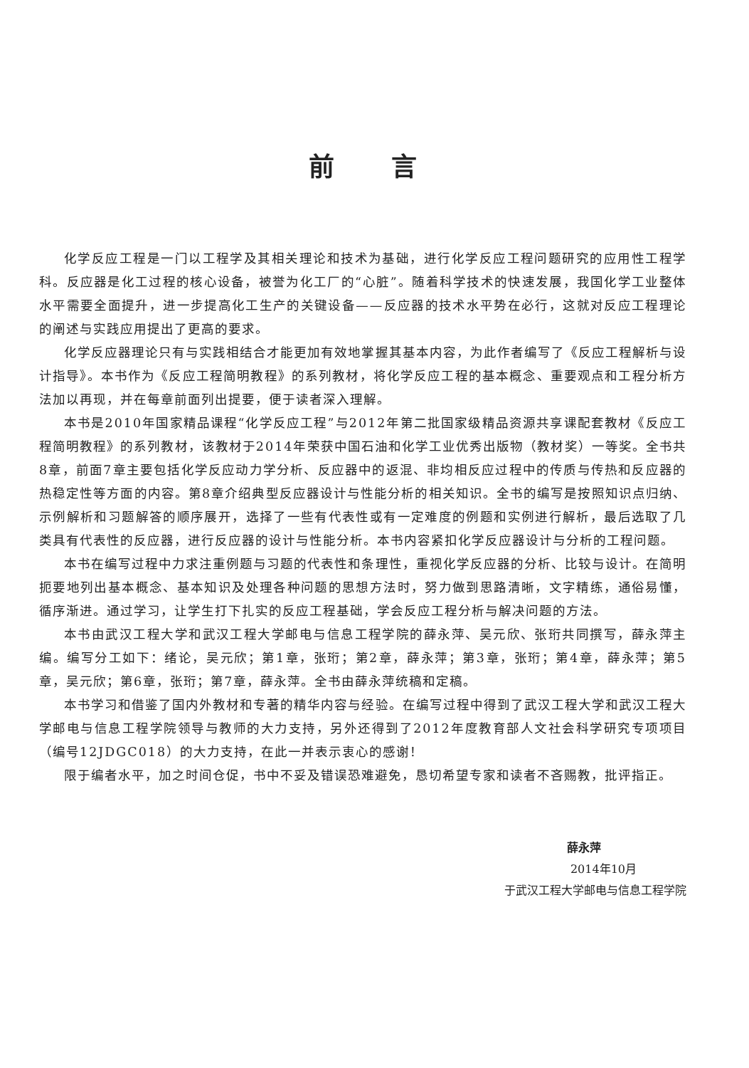前言
化学反应工程是一门以工程学及其相关理论和技术为基础，进行化学反应工程问题研究的应用性工程学科。反应器是化工过程的核心设备，被誉为化工厂的“心脏”。随着科学技术的快速发展，我国化学工业整体水平需要全面提升，进一步提高化工生产的关键设备——反应器的技术水平势在必行，这就对反应工程理论的阐述与实践应用提出了更高的要求。
化学反应器理论只有与实践相结合才能更加有效地掌握其基本内容，为此作者编写了《反应工程解析与设计指导》。本书作为《反应工程简明教程》的系列教材，将化学反应工程的基本概念、重要观点和工程分析方法加以再现，并在每章前面列出提要，便于读者深入理解。
本书是2010年国家精品课程“化学反应工程”与2012年第二批国家级精品资源共享课配套教材《反应工程简明教程》的系列教材，该教材于2014年荣获中国石油和化学工业优秀出版物（教材奖）一等奖。全书共8章，前面7章主要包括化学反应动力学分析、反应器中的返混、非均相反应过程中的传质与传热和反应器的热稳定性等方面的内容。第8章介绍典型反应器设计与性能分析的相关知识。全书的编写是按照知识点归纳、示例解析和习题解答的顺序展开，选择了一些有代表性或有一定难度的例题和实例进行解析，最后选取了几类具有代表性的反应器，进行反应器的设计与性能分析。本书内容紧扣化学反应器设计与分析的工程问题。
本书在编写过程中力求注重例题与习题的代表性和条理性，重视化学反应器的分析、比较与设计。在简明扼要地列出基本概念、基本知识及处理各种问题的思想方法时，努力做到思路清晰，文字精练，通俗易懂，循序渐进。通过学习，让学生打下扎实的反应工程基础，学会反应工程分析与解决问题的方法。
本书由武汉工程大学和武汉工程大学邮电与信息工程学院的薛永萍、吴元欣、张珩共同撰写，薛永萍主编。编写分工如下：绪论，吴元欣；第1章，张珩；第2章，薛永萍；第3章，张珩；第4章，薛永萍；第5章，吴元欣；第6章，张珩；第7章，薛永萍。全书由薛永萍统稿和定稿。
本书学习和借鉴了国内外教材和专著的精华内容与经验。在编写过程中得到了武汉工程大学和武汉工程大学邮电与信息工程学院领导与教师的大力支持，另外还得到了2012年度教育部人文社会科学研究专项项目（编号12JDGC018）的大力支持，在此一并表示衷心的感谢！
限于编者水平，加之时间仓促，书中不妥及错误恐难避免，恳切希望专家和读者不吝赐教，批评指正。
薛永萍
2014年10月
于武汉工程大学邮电与信息工程学院